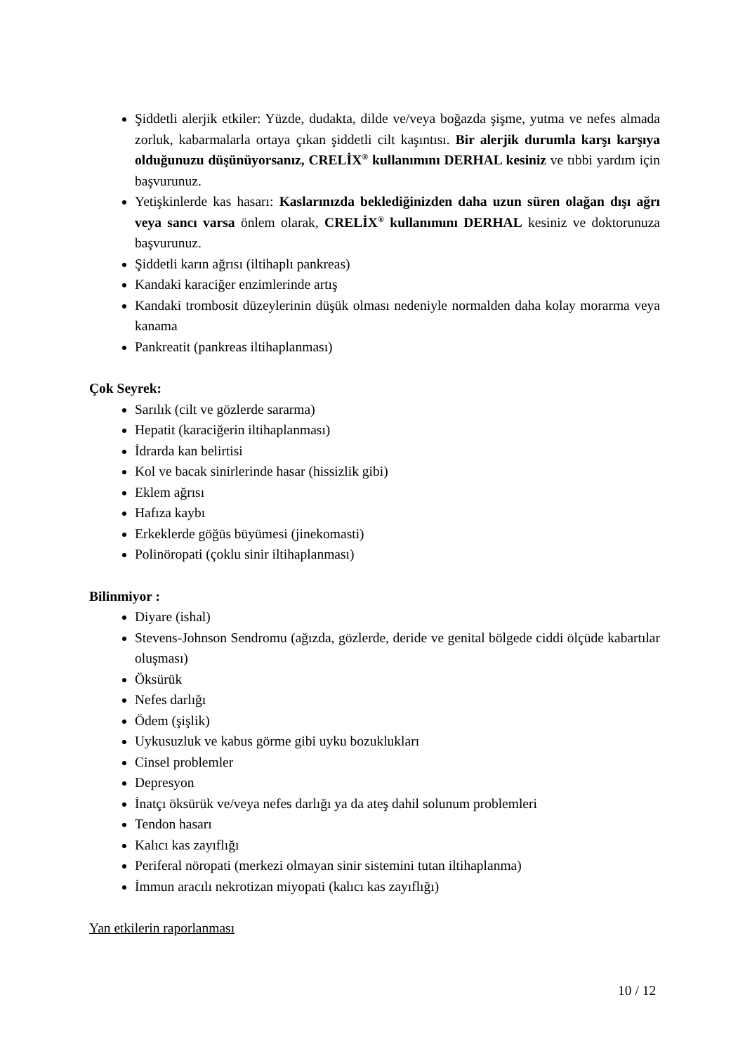Şiddetli alerjik etkiler: Yüzde, dudakta, dilde ve/veya boğazda şişme, yutma ve nefes almada zorluk, kabarmalarla ortaya çıkan şiddetli cilt kaşıntısı. Bir alerjik durumla karşı karşıya olduğunuzu düşünüyorsanız, CRELİX<sup>®</sup> kullanımını DERHAL kesiniz ve tıbbi yardım için başvurunuz.
Yetişkinlerde kas hasarı: Kaslarınızda beklediğinizden daha uzun süren olağan dışı ağrı veya sancı varsa önlem olarak, CRELİX<sup>®</sup> kullanımını DERHAL kesiniz ve doktorunuza başvurunuz.
Şiddetli karın ağrısı (iltihaplı pankreas)
Kandaki karaciğer enzimlerinde artış
Kandaki trombosit düzeylerinin düşük olması nedeniyle normalden daha kolay morarma veya kanama
Pankreatit (pankreas iltihaplanması)
Çok Seyrek:
Sarılık (cilt ve gözlerde sararma)
Hepatit (karaciğerin iltihaplanması)
İdrarda kan belirtisi
Kol ve bacak sinirlerinde hasar (hissizlik gibi)
Eklem ağrısı
Hafıza kaybı
Erkeklerde göğüs büyümesi (jinekomasti)
Polinöropati (çoklu sinir iltihaplanması)
Bilinmiyor :
Diyare (ishal)
Stevens-Johnson Sendromu (ağızda, gözlerde, deride ve genital bölgede ciddi ölçüde kabartılar oluşması)
Öksürük
Nefes darlığı
Ödem (şişlik)
Uykusuzluk ve kabus görme gibi uyku bozuklukları
Cinsel problemler
Depresyon
İnatçı öksürük ve/veya nefes darlığı ya da ateş dahil solunum problemleri
Tendon hasarı
Kalıcı kas zayıflığı
Periferal nöropati (merkezi olmayan sinir sistemini tutan iltihaplanma)
İmmun aracılı nekrotizan miyopati (kalıcı kas zayıflığı)
Yan etkilerin raporlanması
10 / 12